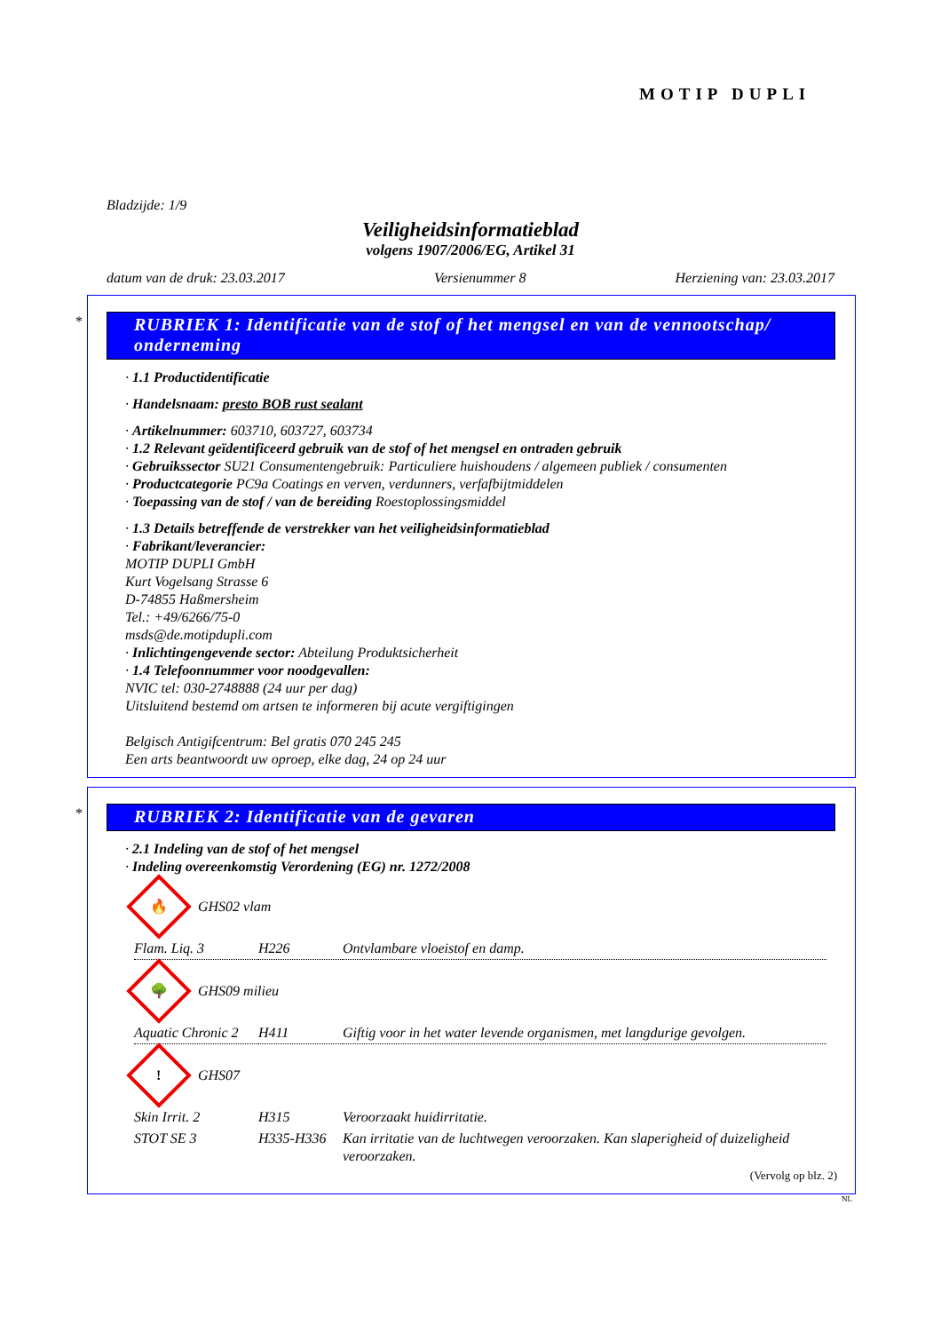MOTIP DUPLI
Bladzijde: 1/9
Veiligheidsinformatieblad
volgens 1907/2006/EG, Artikel 31
datum van de druk: 23.03.2017 Versienummer 8 Herziening van: 23.03.2017
*
RUBRIEK 1: Identificatie van de stof of het mengsel en van de vennootschap/ onderneming
· 1.1 Productidentificatie
· Handelsnaam: presto BOB rust sealant
· Artikelnummer: 603710, 603727, 603734
· 1.2 Relevant geïdentificeerd gebruik van de stof of het mengsel en ontraden gebruik
· Gebruikssector SU21 Consumentengebruik: Particuliere huishoudens / algemeen publiek / consumenten
· Productcategorie PC9a Coatings en verven, verdunners, verfafbijtmiddelen
· Toepassing van de stof / van de bereiding Roestoplossingsmiddel
· 1.3 Details betreffende de verstrekker van het veiligheidsinformatieblad
· Fabrikant/leverancier:
MOTIP DUPLI GmbH
Kurt Vogelsang Strasse 6
D-74855 Haßmersheim
Tel.: +49/6266/75-0
msds@de.motipdupli.com
· Inlichtingengevende sector: Abteilung Produktsicherheit
· 1.4 Telefoonnummer voor noodgevallen:
NVIC tel: 030-2748888 (24 uur per dag)
Uitsluitend bestemd om artsen te informeren bij acute vergiftigingen
Belgisch Antigifcentrum: Bel gratis 070 245 245
Een arts beantwoordt uw oproep, elke dag, 24 op 24 uur
*
RUBRIEK 2: Identificatie van de gevaren
· 2.1 Indeling van de stof of het mengsel
· Indeling overeenkomstig Verordening (EG) nr. 1272/2008
🔥
GHS02 vlam
| Flam. Liq. 3 | H226 | Ontvlambare vloeistof en damp. |
🌳
GHS09 milieu
| Aquatic Chronic 2 | H411 | Giftig voor in het water levende organismen, met langdurige gevolgen. |
!
GHS07
| Skin Irrit. 2 | H315 | Veroorzaakt huidirritatie. |
| STOT SE 3 | H335-H336 | Kan irritatie van de luchtwegen veroorzaken. Kan slaperigheid of duizeligheid veroorzaken. |
(Vervolg op blz. 2)
NL